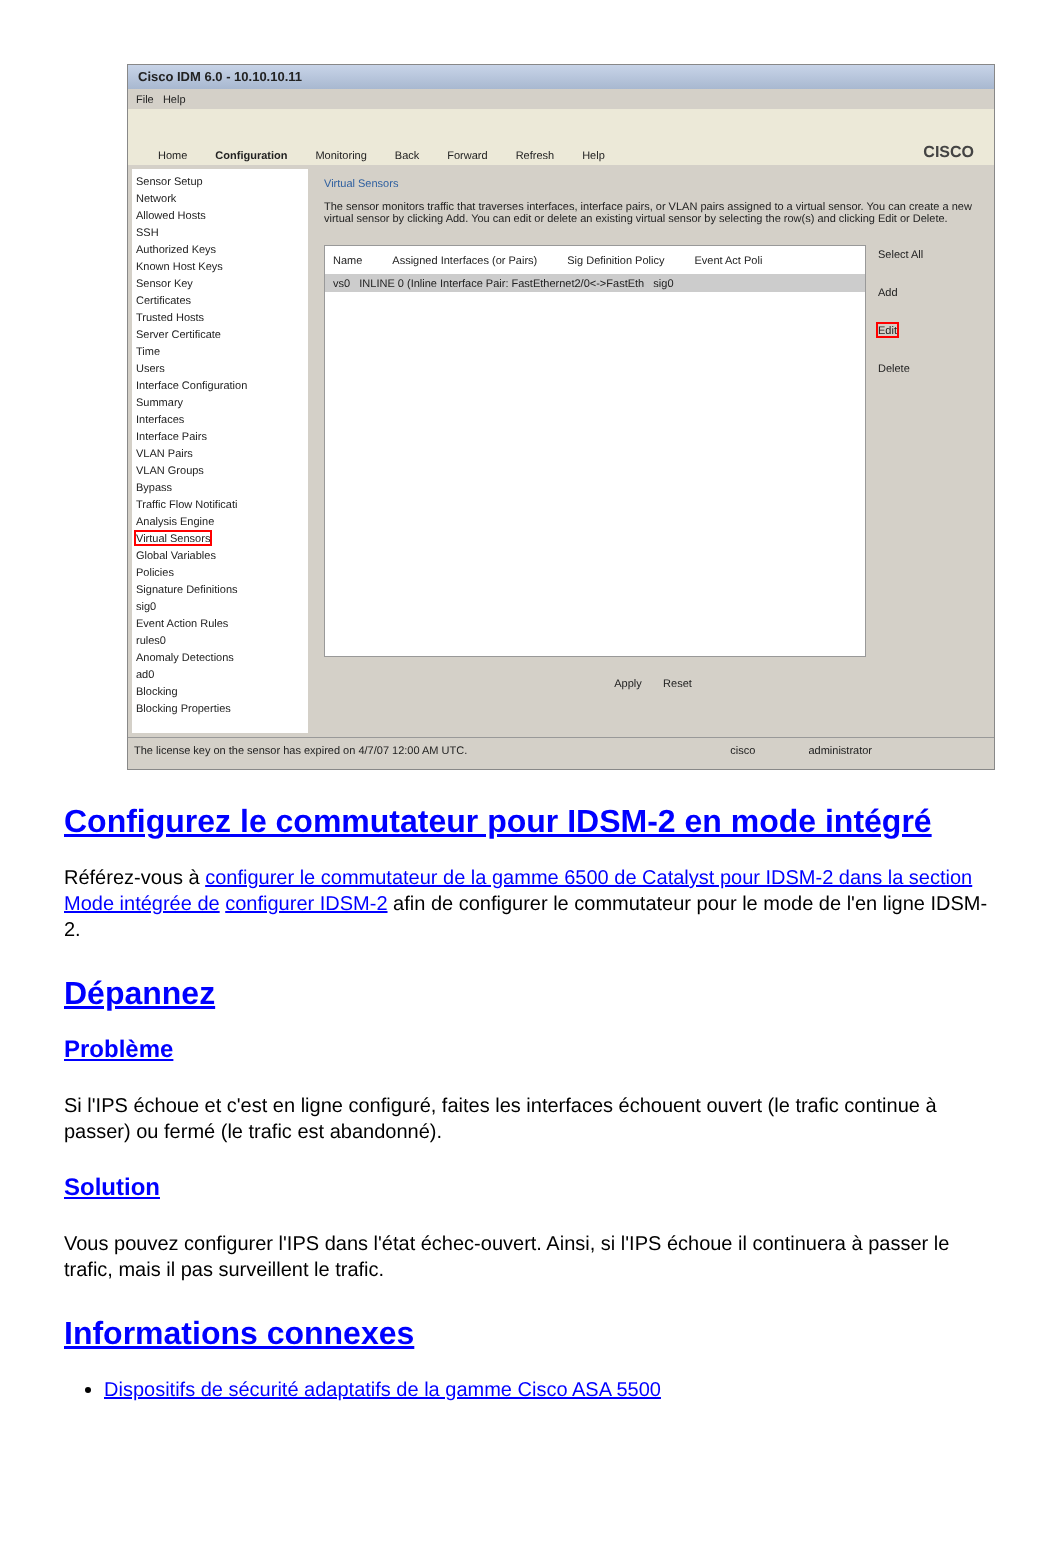Cisco IDM 6.0 - 10.10.10.11
File Help
Home Configuration Monitoring Back Forward Refresh Help CISCO
Sensor Setup
Network
Allowed Hosts
SSH
Authorized Keys
Known Host Keys
Sensor Key
Certificates
Trusted Hosts
Server Certificate
Time
Users
Interface Configuration
Summary
Interfaces
Interface Pairs
VLAN Pairs
VLAN Groups
Bypass
Traffic Flow Notificati
Analysis Engine
Virtual Sensors
Global Variables
Policies
Signature Definitions
sig0
Event Action Rules
rules0
Anomaly Detections
ad0
Blocking
Blocking Properties
Virtual Sensors
The sensor monitors traffic that traverses interfaces, interface pairs, or VLAN pairs assigned to a virtual sensor. You can create a new virtual sensor by clicking Add. You can edit or delete an existing virtual sensor by selecting the row(s) and clicking Edit or Delete.
Name Assigned Interfaces (or Pairs) Sig Definition Policy Event Act Poli
vs0 INLINE 0 (Inline Interface Pair: FastEthernet2/0<->FastEth sig0
Select All
Add
Edit
Delete
Apply Reset
The license key on the sensor has expired on 4/7/07 12:00 AM UTC. cisco administrator
Configurez le commutateur pour IDSM-2 en mode intégré
Référez-vous à configurer le commutateur de la gamme 6500 de Catalyst pour IDSM-2 dans la section Mode intégrée de configurer IDSM-2 afin de configurer le commutateur pour le mode de l'en ligne IDSM-2.
Dépannez
Problème
Si l'IPS échoue et c'est en ligne configuré, faites les interfaces échouent ouvert (le trafic continue à passer) ou fermé (le trafic est abandonné).
Solution
Vous pouvez configurer l'IPS dans l'état échec-ouvert. Ainsi, si l'IPS échoue il continuera à passer le trafic, mais il pas surveillent le trafic.
Informations connexes
Dispositifs de sécurité adaptatifs de la gamme Cisco ASA 5500